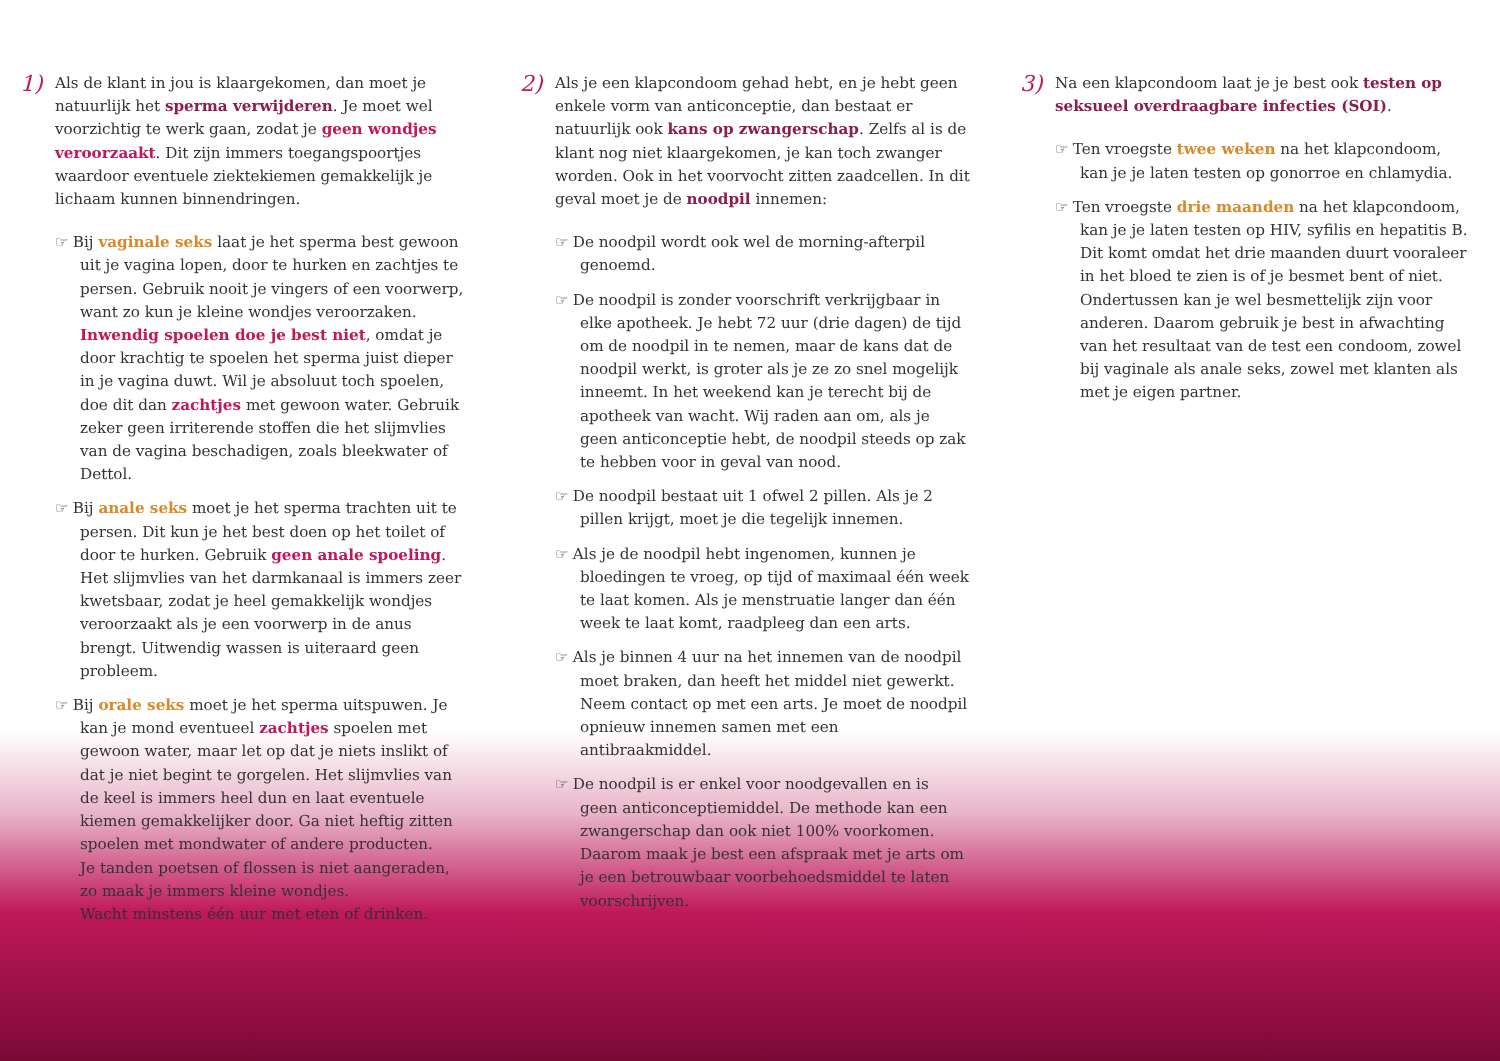1)
Als de klant in jou is klaargekomen, dan moet je natuurlijk het sperma verwijderen. Je moet wel voorzichtig te werk gaan, zodat je geen wondjes veroorzaakt. Dit zijn immers toegangspoortjes waardoor eventuele ziektekiemen gemakkelijk je lichaam kunnen binnendringen.
☞ Bij vaginale seks laat je het sperma best gewoon uit je vagina lopen, door te hurken en zachtjes te persen. Gebruik nooit je vingers of een voorwerp, want zo kun je kleine wondjes veroorzaken.
Inwendig spoelen doe je best niet, omdat je door krachtig te spoelen het sperma juist dieper in je vagina duwt. Wil je absoluut toch spoelen, doe dit dan zachtjes met gewoon water. Gebruik zeker geen irriterende stoffen die het slijmvlies van de vagina beschadigen, zoals bleekwater of Dettol.
☞ Bij anale seks moet je het sperma trachten uit te persen. Dit kun je het best doen op het toilet of door te hurken. Gebruik geen anale spoeling. Het slijmvlies van het darmkanaal is immers zeer kwetsbaar, zodat je heel gemakkelijk wondjes veroorzaakt als je een voorwerp in de anus brengt. Uitwendig wassen is uiteraard geen probleem.
☞ Bij orale seks moet je het sperma uitspuwen. Je kan je mond eventueel zachtjes spoelen met gewoon water, maar let op dat je niets inslikt of dat je niet begint te gorgelen. Het slijmvlies van de keel is immers heel dun en laat eventuele kiemen gemakkelijker door. Ga niet heftig zitten spoelen met mondwater of andere producten.
Je tanden poetsen of flossen is niet aangeraden, zo maak je immers kleine wondjes.
Wacht minstens één uur met eten of drinken.
2)
Als je een klapcondoom gehad hebt, en je hebt geen enkele vorm van anticonceptie, dan bestaat er natuurlijk ook kans op zwangerschap. Zelfs al is de klant nog niet klaargekomen, je kan toch zwanger worden. Ook in het voorvocht zitten zaadcellen. In dit geval moet je de noodpil innemen:
☞ De noodpil wordt ook wel de morning-afterpil genoemd.
☞ De noodpil is zonder voorschrift verkrijgbaar in elke apotheek. Je hebt 72 uur (drie dagen) de tijd om de noodpil in te nemen, maar de kans dat de noodpil werkt, is groter als je ze zo snel mogelijk inneemt. In het weekend kan je terecht bij de apotheek van wacht. Wij raden aan om, als je geen anticonceptie hebt, de noodpil steeds op zak te hebben voor in geval van nood.
☞ De noodpil bestaat uit 1 ofwel 2 pillen. Als je 2 pillen krijgt, moet je die tegelijk innemen.
☞ Als je de noodpil hebt ingenomen, kunnen je bloedingen te vroeg, op tijd of maximaal één week te laat komen. Als je menstruatie langer dan één week te laat komt, raadpleeg dan een arts.
☞ Als je binnen 4 uur na het innemen van de noodpil moet braken, dan heeft het middel niet gewerkt. Neem contact op met een arts. Je moet de noodpil opnieuw innemen samen met een antibraakmiddel.
☞ De noodpil is er enkel voor noodgevallen en is geen anticonceptiemiddel. De methode kan een zwangerschap dan ook niet 100% voorkomen. Daarom maak je best een afspraak met je arts om je een betrouwbaar voorbehoedsmiddel te laten voorschrijven.
3)
Na een klapcondoom laat je je best ook testen op seksueel overdraagbare infecties (SOI).
☞ Ten vroegste twee weken na het klapcondoom, kan je je laten testen op gonorroe en chlamydia.
☞ Ten vroegste drie maanden na het klapcondoom, kan je je laten testen op HIV, syfilis en hepatitis B. Dit komt omdat het drie maanden duurt vooraleer in het bloed te zien is of je besmet bent of niet. Ondertussen kan je wel besmettelijk zijn voor anderen. Daarom gebruik je best in afwachting van het resultaat van de test een condoom, zowel bij vaginale als anale seks, zowel met klanten als met je eigen partner.